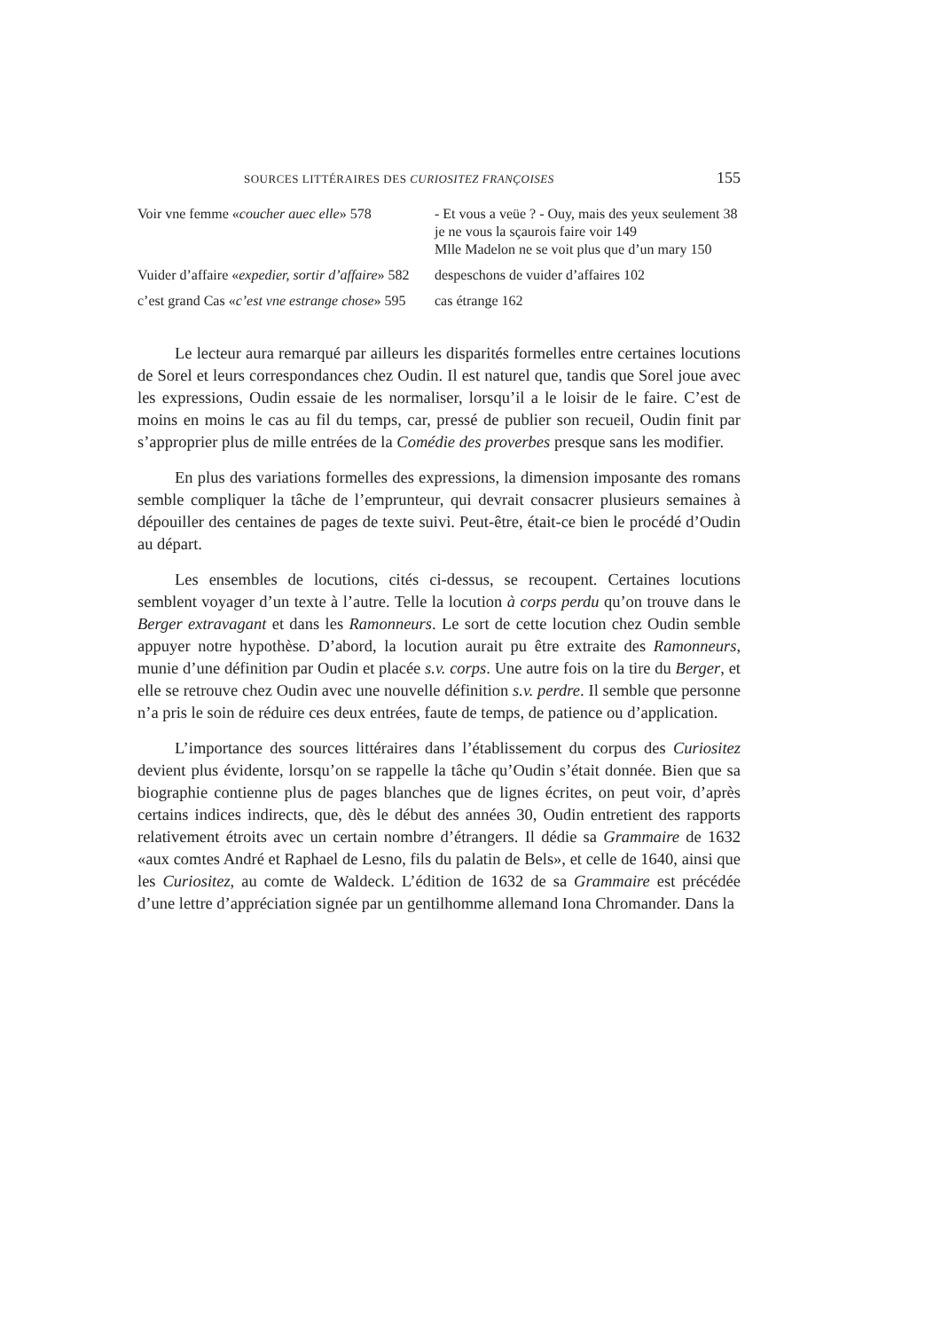SOURCES LITTÉRAIRES DES CURIOSITEZ FRANÇOISES 155
| Voir vne femme « coucher auec elle » 578 | - Et vous a veüe ? - Ouy, mais des yeux seulement 38 je ne vous la sçaurois faire voir 149 Mlle Madelon ne se voit plus que d’un mary 150 |
| Vuider d’affaire « expedier, sortir d’affaire » 582 | despeschons de vuider d’affaires 102 |
| c’est grand Cas « c’est vne estrange chose » 595 | cas étrange 162 |
Le lecteur aura remarqué par ailleurs les disparités formelles entre certaines locutions de Sorel et leurs correspondances chez Oudin. Il est naturel que, tandis que Sorel joue avec les expressions, Oudin essaie de les normaliser, lorsqu’il a le loisir de le faire. C’est de moins en moins le cas au fil du temps, car, pressé de publier son recueil, Oudin finit par s’approprier plus de mille entrées de la Comédie des proverbes presque sans les modifier.
En plus des variations formelles des expressions, la dimension imposante des romans semble compliquer la tâche de l’emprunteur, qui devrait consacrer plusieurs semaines à dépouiller des centaines de pages de texte suivi. Peut-être, était-ce bien le procédé d’Oudin au départ.
Les ensembles de locutions, cités ci-dessus, se recoupent. Certaines locutions semblent voyager d’un texte à l’autre. Telle la locution à corps perdu qu’on trouve dans le Berger extravagant et dans les Ramonneurs. Le sort de cette locution chez Oudin semble appuyer notre hypothèse. D’abord, la locution aurait pu être extraite des Ramonneurs, munie d’une définition par Oudin et placée s.v. corps. Une autre fois on la tire du Berger, et elle se retrouve chez Oudin avec une nouvelle définition s.v. perdre. Il semble que personne n’a pris le soin de réduire ces deux entrées, faute de temps, de patience ou d’application.
L’importance des sources littéraires dans l’établissement du corpus des Curiositez devient plus évidente, lorsqu’on se rappelle la tâche qu’Oudin s’était donnée. Bien que sa biographie contienne plus de pages blanches que de lignes écrites, on peut voir, d’après certains indices indirects, que, dès le début des années 30, Oudin entretient des rapports relativement étroits avec un certain nombre d’étrangers. Il dédie sa Grammaire de 1632 «aux comtes André et Raphael de Lesno, fils du palatin de Bels», et celle de 1640, ainsi que les Curiositez, au comte de Waldeck. L’édition de 1632 de sa Grammaire est précédée d’une lettre d’appréciation signée par un gentilhomme allemand Iona Chromander. Dans la